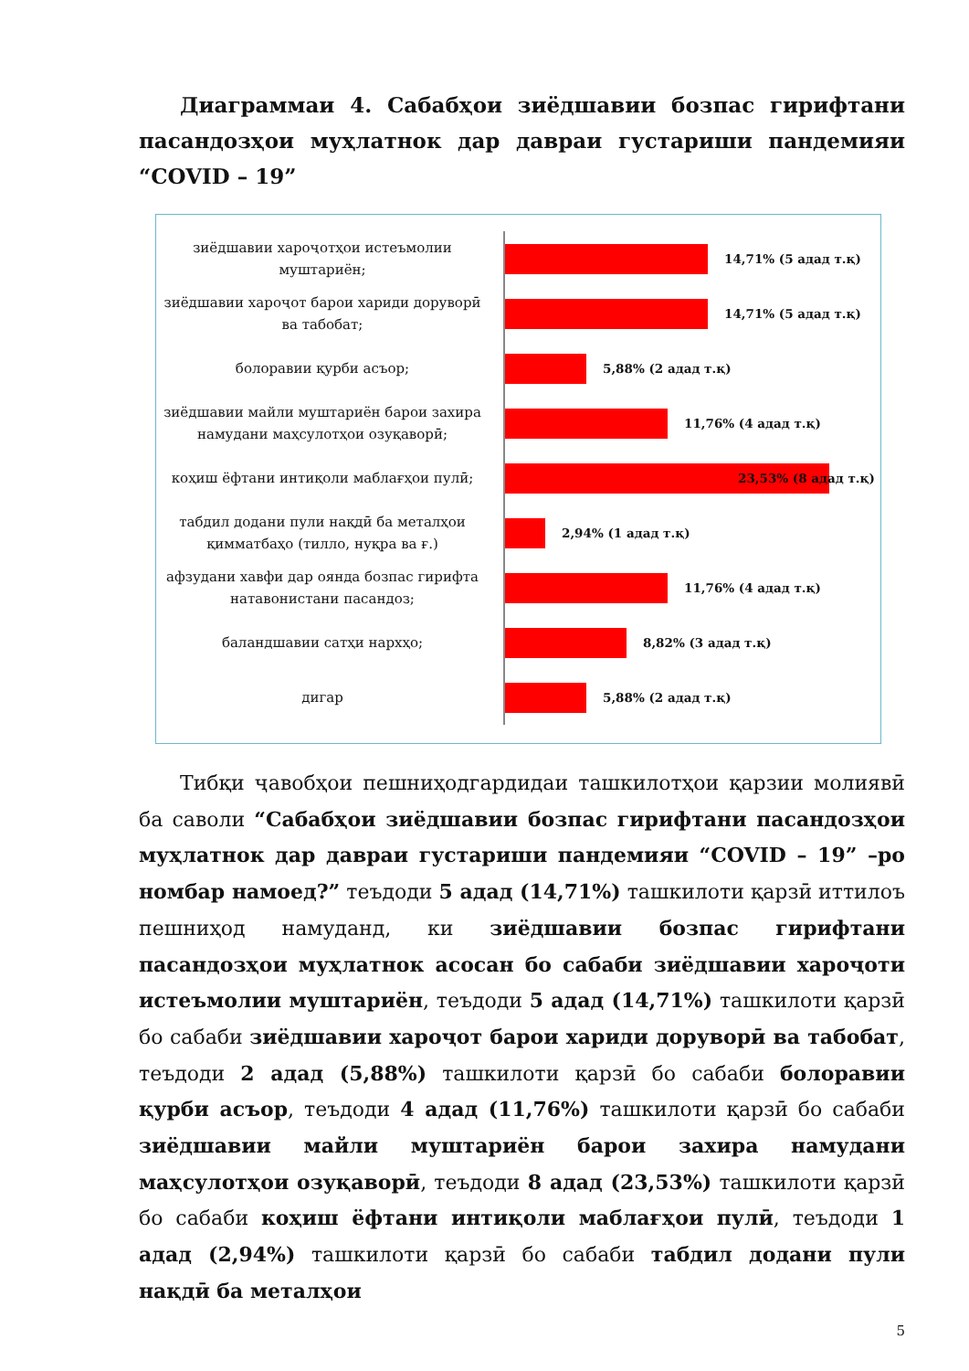Диаграммаи 4. Сабабҳои зиёдшавии бозпас гирифтани пасандозҳои муҳлатнок дар давраи густариши пандемияи “COVID – 19”
зиёдшавии хароҷотҳои истеъмолии муштариён;
14,71% (5 адад т.қ)
зиёдшавии хароҷот барои хариди доруворӣ ва табобат;
14,71% (5 адад т.қ)
болоравии қурби асъор;
5,88% (2 адад т.қ)
зиёдшавии майли муштариён барои захира намудани маҳсулотҳои озуқаворӣ;
11,76% (4 адад т.қ)
коҳиш ёфтани интиқоли маблағҳои пулӣ;
23,53% (8 адад т.қ)
табдил додани пули нақдӣ ба металҳои қимматбаҳо (тилло, нуқра ва ғ.)
2,94% (1 адад т.қ)
афзудани хавфи дар оянда бозпас гирифта натавонистани пасандоз;
11,76% (4 адад т.қ)
баландшавии сатҳи нархҳо;
8,82% (3 адад т.қ)
дигар
5,88% (2 адад т.қ)
Тибқи ҷавобҳои пешниҳодгардидаи ташкилотҳои қарзии молиявӣ ба саволи “Сабабҳои зиёдшавии бозпас гирифтани пасандозҳои муҳлатнок дар давраи густариши пандемияи “COVID – 19” –ро номбар намоед?” теъдоди 5 адад (14,71%) ташкилоти қарзӣ иттилоъ пешниҳод намуданд, ки зиёдшавии бозпас гирифтани пасандозҳои муҳлатнок асосан бо сабаби зиёдшавии хароҷоти истеъмолии муштариён, теъдоди 5 адад (14,71%) ташкилоти қарзӣ бо сабаби зиёдшавии хароҷот барои хариди доруворӣ ва табобат, теъдоди 2 адад (5,88%) ташкилоти қарзӣ бо сабаби болоравии қурби асъор, теъдоди 4 адад (11,76%) ташкилоти қарзӣ бо сабаби зиёдшавии майли муштариён барои захира намудани маҳсулотҳои озуқаворӣ, теъдоди 8 адад (23,53%) ташкилоти қарзӣ бо сабаби коҳиш ёфтани интиқоли маблағҳои пулӣ, теъдоди 1 адад (2,94%) ташкилоти қарзӣ бо сабаби табдил додани пули нақдӣ ба металҳои
5